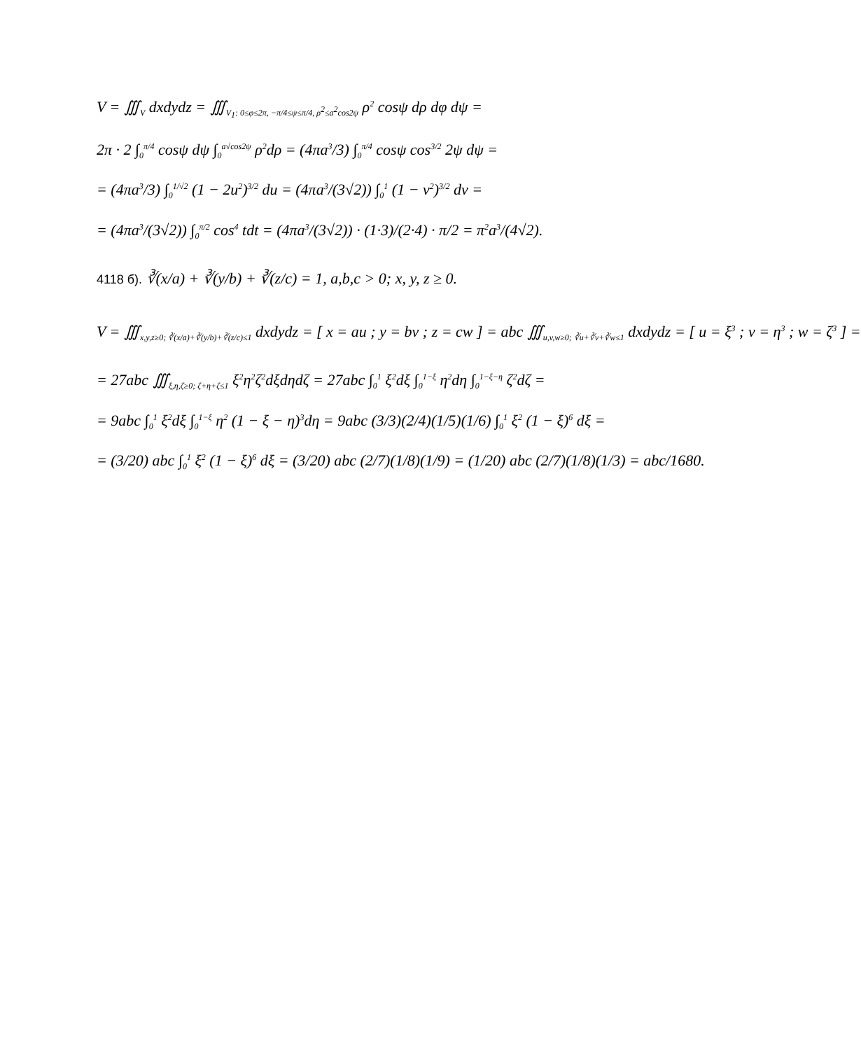V = ∭<sub>V</sub> dxdydz = ∭<sub>V<sub>1</sub>: 0≤φ≤2π, −π/4≤ψ≤π/4, ρ<sup>2</sup>≤a<sup>2</sup>cos2ψ</sub> ρ<sup>2</sup> cosψ dρ dφ dψ =
2π · 2 ∫<sub>0</sub><sup>π/4</sup> cosψ dψ ∫<sub>0</sub><sup>a√cos2ψ</sup> ρ<sup>2</sup>dρ = (4πa<sup>3</sup>/3) ∫<sub>0</sub><sup>π/4</sup> cosψ cos<sup>3/2</sup> 2ψ dψ =
= (4πa<sup>3</sup>/3) ∫<sub>0</sub><sup>1/√2</sup> (1 − 2u<sup>2</sup>)<sup>3/2</sup> du = (4πa<sup>3</sup>/(3√2)) ∫<sub>0</sub><sup>1</sup> (1 − v<sup>2</sup>)<sup>3/2</sup> dv =
= (4πa<sup>3</sup>/(3√2)) ∫<sub>0</sub><sup>π/2</sup> cos<sup>4</sup> tdt = (4πa<sup>3</sup>/(3√2)) · (1·3)/(2·4) · π/2 = π<sup>2</sup>a<sup>3</sup>/(4√2).
4118 б). ∛(x/a) + ∛(y/b) + ∛(z/c) = 1, a,b,c > 0; x, y, z ≥ 0.
V = ∭<sub>x,y,z≥0; ∛(x/a)+∛(y/b)+∛(z/c)≤1</sub> dxdydz = [ x = au ; y = bv ; z = cw ] = abc ∭<sub>u,v,w≥0; ∛u+∛v+∛w≤1</sub> dxdydz = [ u = ξ<sup>3</sup> ; v = η<sup>3</sup> ; w = ζ<sup>3</sup> ] =
= 27abc ∭<sub>ξ,η,ζ≥0; ζ+η+ζ≤1</sub> ξ<sup>2</sup>η<sup>2</sup>ζ<sup>2</sup>dξdηdζ = 27abc ∫<sub>0</sub><sup>1</sup> ξ<sup>2</sup>dξ ∫<sub>0</sub><sup>1−ξ</sup> η<sup>2</sup>dη ∫<sub>0</sub><sup>1−ξ−η</sup> ζ<sup>2</sup>dζ =
= 9abc ∫<sub>0</sub><sup>1</sup> ξ<sup>2</sup>dξ ∫<sub>0</sub><sup>1−ξ</sup> η<sup>2</sup> (1 − ξ − η)<sup>3</sup>dη = 9abc (3/3)(2/4)(1/5)(1/6) ∫<sub>0</sub><sup>1</sup> ξ<sup>2</sup> (1 − ξ)<sup>6</sup> dξ =
= (3/20) abc ∫<sub>0</sub><sup>1</sup> ξ<sup>2</sup> (1 − ξ)<sup>6</sup> dξ = (3/20) abc (2/7)(1/8)(1/9) = (1/20) abc (2/7)(1/8)(1/3) = abc/1680.